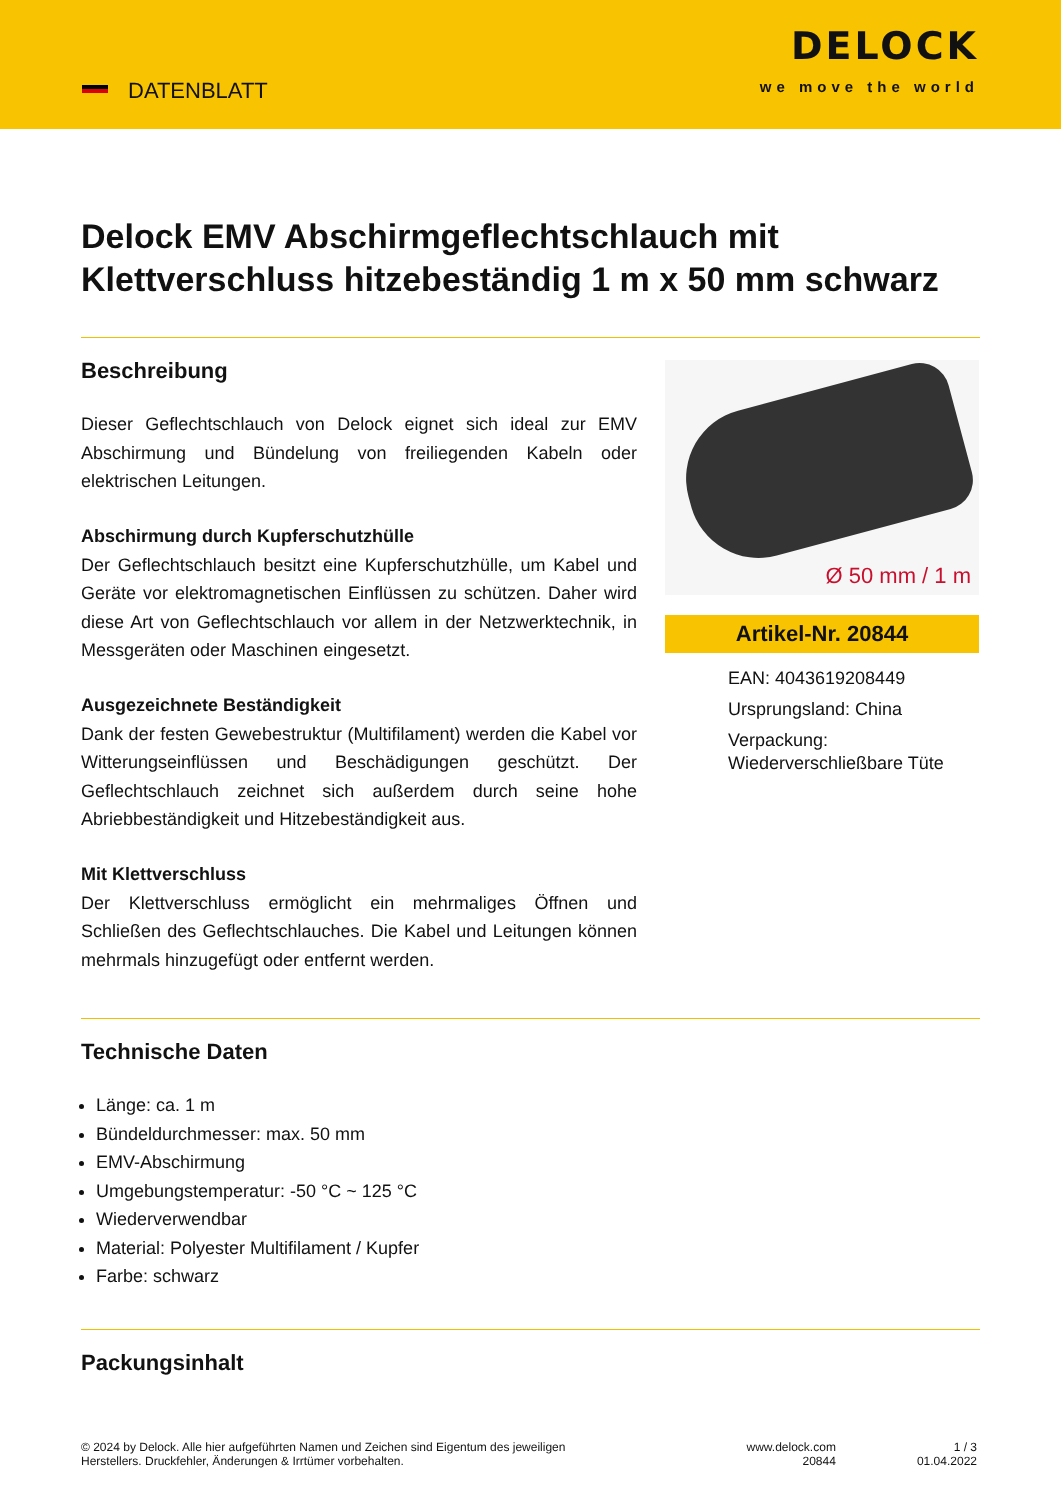DATENBLATT
DELOCK
we move the world
Delock EMV Abschirmgeflechtschlauch mit Klettverschluss hitzebeständig 1 m x 50 mm schwarz
Beschreibung
Dieser Geflechtschlauch von Delock eignet sich ideal zur EMV Abschirmung und Bündelung von freiliegenden Kabeln oder elektrischen Leitungen.
Abschirmung durch Kupferschutzhülle
Der Geflechtschlauch besitzt eine Kupferschutzhülle, um Kabel und Geräte vor elektromagnetischen Einflüssen zu schützen. Daher wird diese Art von Geflechtschlauch vor allem in der Netzwerktechnik, in Messgeräten oder Maschinen eingesetzt.
Ausgezeichnete Beständigkeit
Dank der festen Gewebestruktur (Multifilament) werden die Kabel vor Witterungseinflüssen und Beschädigungen geschützt. Der Geflechtschlauch zeichnet sich außerdem durch seine hohe Abriebbeständigkeit und Hitzebeständigkeit aus.
Mit Klettverschluss
Der Klettverschluss ermöglicht ein mehrmaliges Öffnen und Schließen des Geflechtschlauches. Die Kabel und Leitungen können mehrmals hinzugefügt oder entfernt werden.
Ø 50 mm / 1 m
Artikel-Nr. 20844
EAN: 4043619208449
Ursprungsland: China
Verpackung: Wiederverschließbare Tüte
Technische Daten
Länge: ca. 1 m
Bündeldurchmesser: max. 50 mm
EMV-Abschirmung
Umgebungstemperatur: -50 °C ~ 125 °C
Wiederverwendbar
Material: Polyester Multifilament / Kupfer
Farbe: schwarz
Packungsinhalt
© 2024 by Delock. Alle hier aufgeführten Namen und Zeichen sind Eigentum des jeweiligen
Herstellers. Druckfehler, Änderungen & Irrtümer vorbehalten.
www.delock.com
20844
1 / 3
01.04.2022